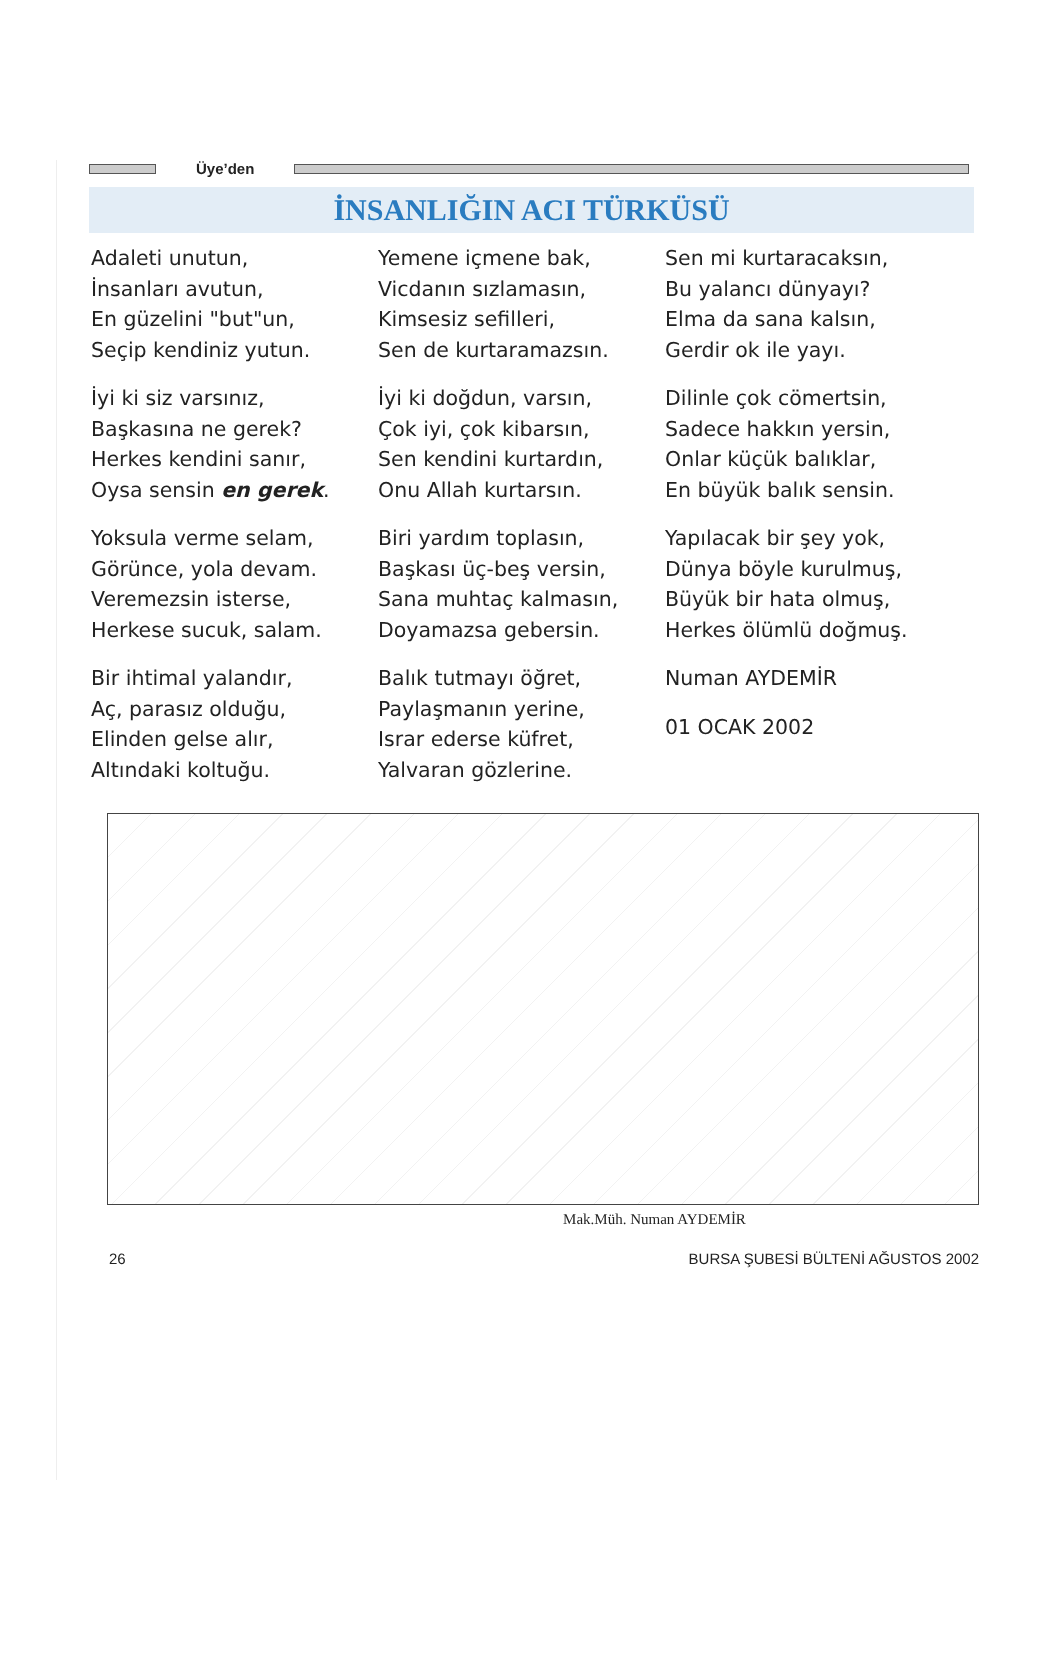Üye’den
İNSANLIĞIN ACI TÜRKÜSÜ
Adaleti unutun,
İnsanları avutun,
En güzelini "but"un,
Seçip kendiniz yutun.
İyi ki siz varsınız,
Başkasına ne gerek?
Herkes kendini sanır,
Oysa sensin en gerek.
Yoksula verme selam,
Görünce, yola devam.
Veremezsin isterse,
Herkese sucuk, salam.
Bir ihtimal yalandır,
Aç, parasız olduğu,
Elinden gelse alır,
Altındaki koltuğu.
Yemene içmene bak,
Vicdanın sızlamasın,
Kimsesiz sefilleri,
Sen de kurtaramazsın.
İyi ki doğdun, varsın,
Çok iyi, çok kibarsın,
Sen kendini kurtardın,
Onu Allah kurtarsın.
Biri yardım toplasın,
Başkası üç-beş versin,
Sana muhtaç kalmasın,
Doyamazsa gebersin.
Balık tutmayı öğret,
Paylaşmanın yerine,
Israr ederse küfret,
Yalvaran gözlerine.
Sen mi kurtaracaksın,
Bu yalancı dünyayı?
Elma da sana kalsın,
Gerdir ok ile yayı.
Dilinle çok cömertsin,
Sadece hakkın yersin,
Onlar küçük balıklar,
En büyük balık sensin.
Yapılacak bir şey yok,
Dünya böyle kurulmuş,
Büyük bir hata olmuş,
Herkes ölümlü doğmuş.
Numan AYDEMİR
01 OCAK 2002
Mak.Müh. Numan AYDEMİR
26 BURSA ŞUBESİ BÜLTENİ AĞUSTOS 2002